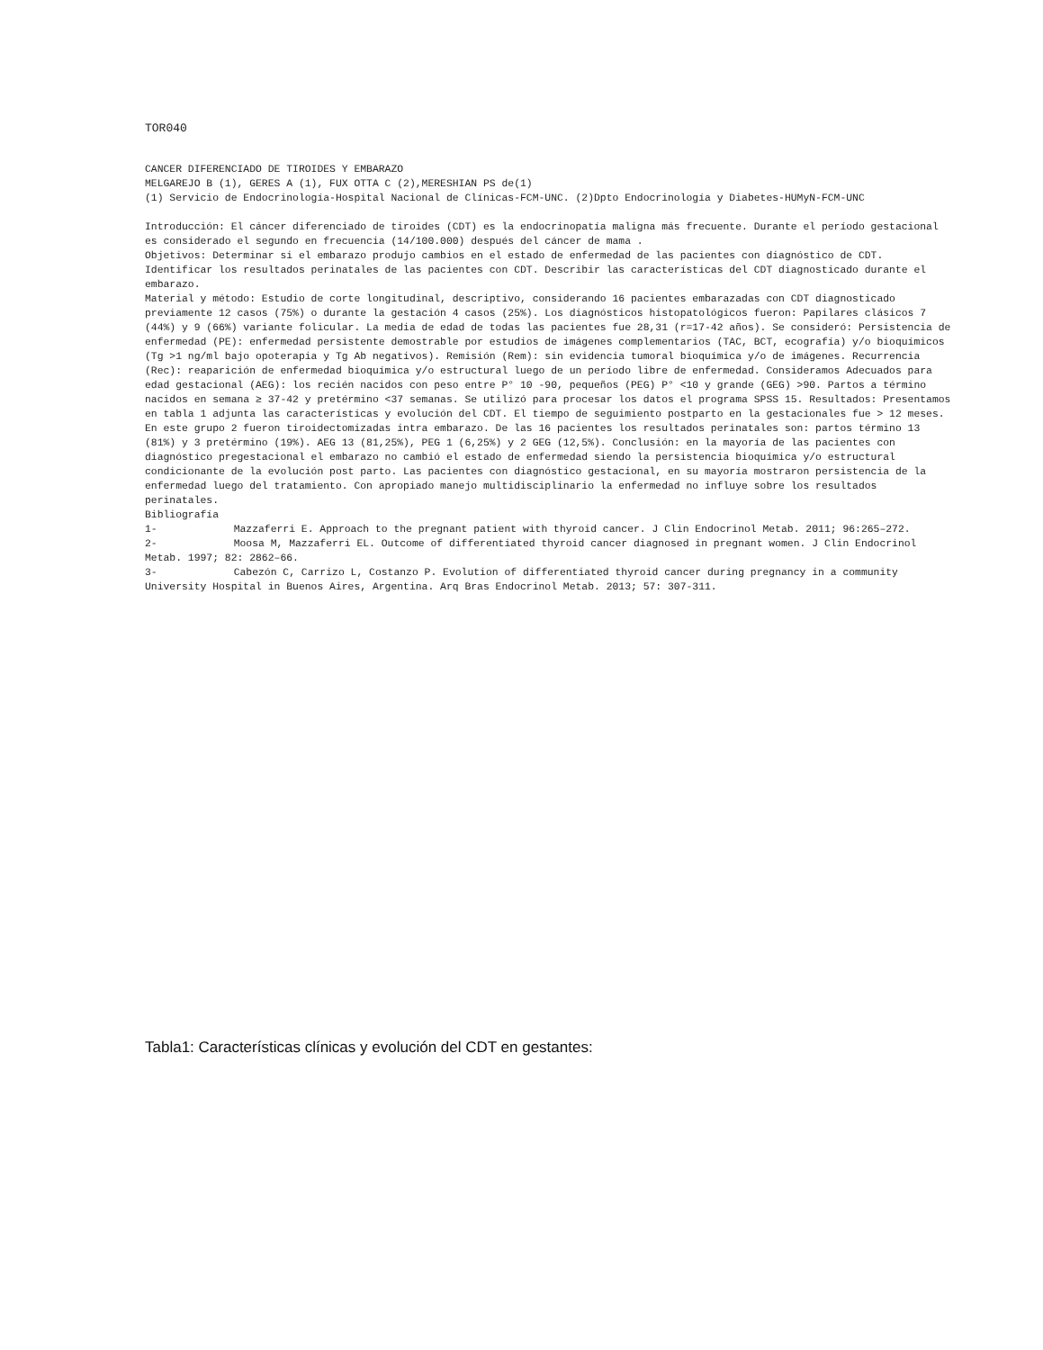TOR040
CANCER DIFERENCIADO DE TIROIDES Y EMBARAZO
MELGAREJO B (1), GERES A (1), FUX OTTA C (2),MERESHIAN PS de(1)
(1) Servicio de Endocrinología-Hospital Nacional de Clínicas-FCM-UNC. (2)Dpto Endocrinología y Diabetes-HUMyN-FCM-UNC
Introducción: El cáncer diferenciado de tiroides (CDT) es la endocrinopatía maligna más frecuente. Durante el período gestacional es considerado el segundo en frecuencia (14/100.000) después del cáncer de mama .
Objetivos: Determinar si el embarazo produjo cambios en el estado de enfermedad de las pacientes con diagnóstico de CDT. Identificar los resultados perinatales de las pacientes con CDT. Describir las características del CDT diagnosticado durante el embarazo.
Material y método: Estudio de corte longitudinal, descriptivo, considerando 16 pacientes embarazadas con CDT diagnosticado previamente 12 casos (75%) o durante la gestación 4 casos (25%). Los diagnósticos histopatológicos fueron: Papilares clásicos 7 (44%) y 9 (66%) variante folicular. La media de edad de todas las pacientes fue 28,31 (r=17-42 años). Se consideró: Persistencia de enfermedad (PE): enfermedad persistente demostrable por estudios de imágenes complementarios (TAC, BCT, ecografía) y/o bioquímicos (Tg >1 ng/ml bajo opoterapia y Tg Ab negativos). Remisión (Rem): sin evidencia tumoral bioquímica y/o de imágenes. Recurrencia (Rec): reaparición de enfermedad bioquímica y/o estructural luego de un período libre de enfermedad. Consideramos Adecuados para edad gestacional (AEG): los recién nacidos con peso entre P° 10 -90, pequeños (PEG) P° <10 y grande (GEG) >90. Partos a término nacidos en semana ≥ 37-42 y pretérmino <37 semanas. Se utilizó para procesar los datos el programa SPSS 15. Resultados: Presentamos en tabla 1 adjunta las características y evolución del CDT. El tiempo de seguimiento postparto en la gestacionales fue > 12 meses. En este grupo 2 fueron tiroidectomizadas intra embarazo. De las 16 pacientes los resultados perinatales son: partos término 13 (81%) y 3 pretérmino (19%). AEG 13 (81,25%), PEG 1 (6,25%) y 2 GEG (12,5%). Conclusión: en la mayoría de las pacientes con diagnóstico pregestacional el embarazo no cambió el estado de enfermedad siendo la persistencia bioquímica y/o estructural condicionante de la evolución post parto. Las pacientes con diagnóstico gestacional, en su mayoría mostraron persistencia de la enfermedad luego del tratamiento. Con apropiado manejo multidisciplinario la enfermedad no influye sobre los resultados perinatales.
Bibliografía
1- Mazzaferri E. Approach to the pregnant patient with thyroid cancer. J Clin Endocrinol Metab. 2011; 96:265–272.
2- Moosa M, Mazzaferri EL. Outcome of differentiated thyroid cancer diagnosed in pregnant women. J Clin Endocrinol Metab. 1997; 82: 2862–66.
3- Cabezón C, Carrizo L, Costanzo P. Evolution of differentiated thyroid cancer during pregnancy in a community University Hospital in Buenos Aires, Argentina. Arq Bras Endocrinol Metab. 2013; 57: 307-311.
Tabla1: Características clínicas y evolución del CDT en gestantes: